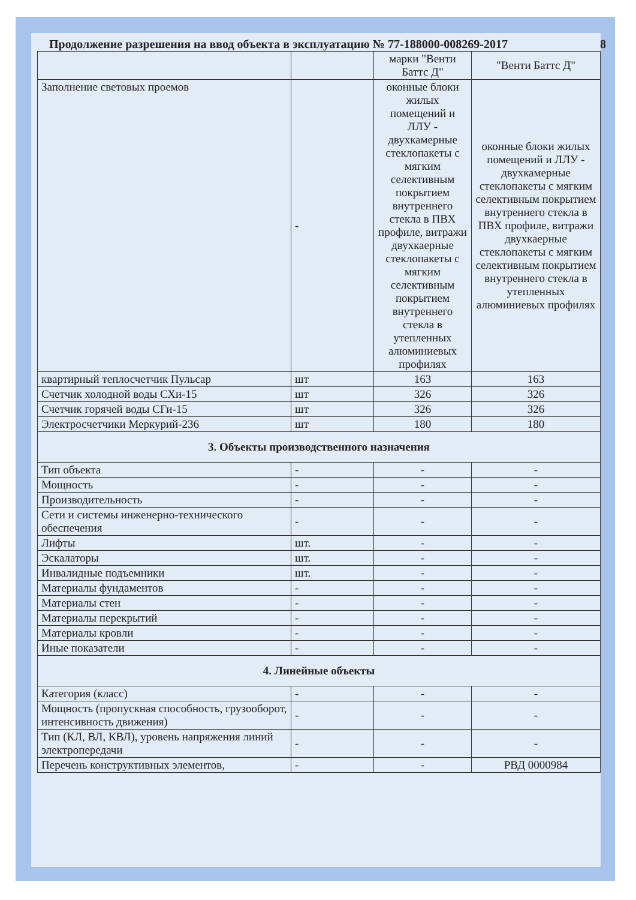Продолжение разрешения на ввод объекта в эксплуатацию № 77-188000-008269-2017 8
| | | марки "Венти Баттс Д" | "Венти Баттс Д" |
| Заполнение световых проемов | - | оконные блоки жилых помещений и ЛЛУ - двухкамерные стеклопакеты с мягким селективным покрытием внутреннего стекла в ПВХ профиле, витражи двухкаерные стеклопакеты с мягким селективным покрытием внутреннего стекла в утепленных алюминиевых профилях | оконные блоки жилых помещений и ЛЛУ - двухкамерные стеклопакеты с мягким селективным покрытием внутреннего стекла в ПВХ профиле, витражи двухкаерные стеклопакеты с мягким селективным покрытием внутреннего стекла в утепленных алюминиевых профилях |
| квартирный теплосчетчик Пульсар | шт | 163 | 163 |
| Счетчик холодной воды СХи-15 | шт | 326 | 326 |
| Счетчик горячей воды СГи-15 | шт | 326 | 326 |
| Электросчетчики Меркурий-236 | шт | 180 | 180 |
| 3. Объекты производственного назначения | | | |
| Тип объекта | - | - | - |
| Мощность | - | - | - |
| Производительность | - | - | - |
| Сети и системы инженерно-технического обеспечения | - | - | - |
| Лифты | шт. | - | - |
| Эскалаторы | шт. | - | - |
| Инвалидные подъемники | шт. | - | - |
| Материалы фундаментов | - | - | - |
| Материалы стен | - | - | - |
| Материалы перекрытий | - | - | - |
| Материалы кровли | - | - | - |
| Иные показатели | - | - | - |
| 4. Линейные объекты | | | |
| Категория (класс) | - | - | - |
| Мощность (пропускная способность, грузооборот, интенсивность движения) | - | - | - |
| Тип (КЛ, ВЛ, КВЛ), уровень напряжения линий электропередачи | - | - | - |
| Перечень конструктивных элементов, | - | - | РВД 0000984 |